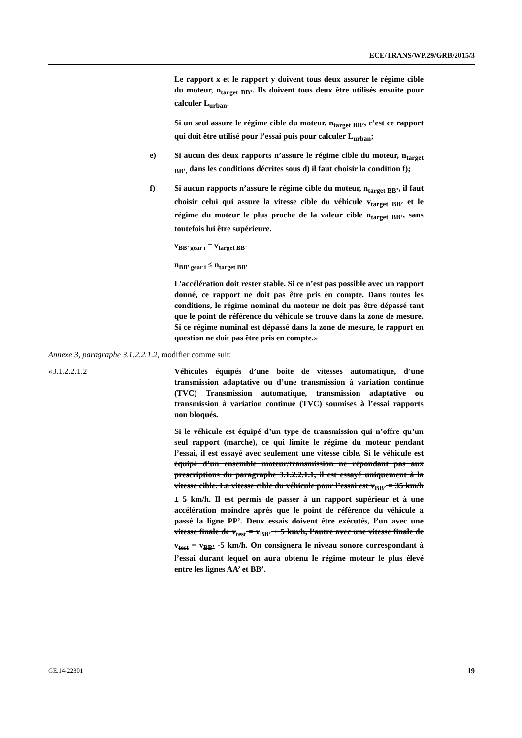ECE/TRANS/WP.29/GRB/2015/3
Le rapport x et le rapport y doivent tous deux assurer le régime cible du moteur, n<sub>target BB’</sub>. Ils doivent tous deux être utilisés ensuite pour calculer L<sub>urban</sub>.
Si un seul assure le régime cible du moteur, n<sub>target BB’</sub>, c’est ce rapport qui doit être utilisé pour l’essai puis pour calculer L<sub>urban</sub>;
e) Si aucun des deux rapports n’assure le régime cible du moteur, n<sub>target BB’,</sub> dans les conditions décrites sous d) il faut choisir la condition f);
f) Si aucun rapports n’assure le régime cible du moteur, n<sub>target BB’</sub>, il faut choisir celui qui assure la vitesse cible du véhicule v<sub>target BB’</sub> et le régime du moteur le plus proche de la valeur cible n<sub>target BB’</sub>, sans toutefois lui être supérieure.
v<sub>BB’ gear i</sub> = v<sub>target BB’</sub>
n<sub>BB’ gear i</sub> ≤ n<sub>target BB’</sub>
L’accélération doit rester stable. Si ce n’est pas possible avec un rapport donné, ce rapport ne doit pas être pris en compte. Dans toutes les conditions, le régime nominal du moteur ne doit pas être dépassé tant que le point de référence du véhicule se trouve dans la zone de mesure. Si ce régime nominal est dépassé dans la zone de mesure, le rapport en question ne doit pas être pris en compte.»
Annexe 3, paragraphe 3.1.2.2.1.2, modifier comme suit:
«3.1.2.2.1.2 Véhicules équipés d’une boîte de vitesses automatique, d’une transmission adaptative ou d’une transmission à variation continue (TVC) Transmission automatique, transmission adaptative ou transmission à variation continue (TVC) soumises à l’essai rapports non bloqués.
Si le véhicule est équipé d’un type de transmission qui n’offre qu’un seul rapport (marche), ce qui limite le régime du moteur pendant l’essai, il est essayé avec seulement une vitesse cible. Si le véhicule est équipé d’un ensemble moteur/transmission ne répondant pas aux prescriptions du paragraphe 3.1.2.2.1.1, il est essayé uniquement à la vitesse cible. La vitesse cible du véhicule pour l’essai est v<sub>BB’</sub> = 35 km/h ± 5 km/h. Il est permis de passer à un rapport supérieur et à une accélération moindre après que le point de référence du véhicule a passé la ligne PP’. Deux essais doivent être exécutés, l’un avec une vitesse finale de v<sub>test</sub> = v<sub>BB’</sub> + 5 km/h, l’autre avec une vitesse finale de v<sub>test</sub> = v<sub>BB’</sub> -5 km/h. On consignera le niveau sonore correspondant à l’essai durant lequel on aura obtenu le régime moteur le plus élevé entre les lignes AA’ et BB’.
GE.14-22301 19